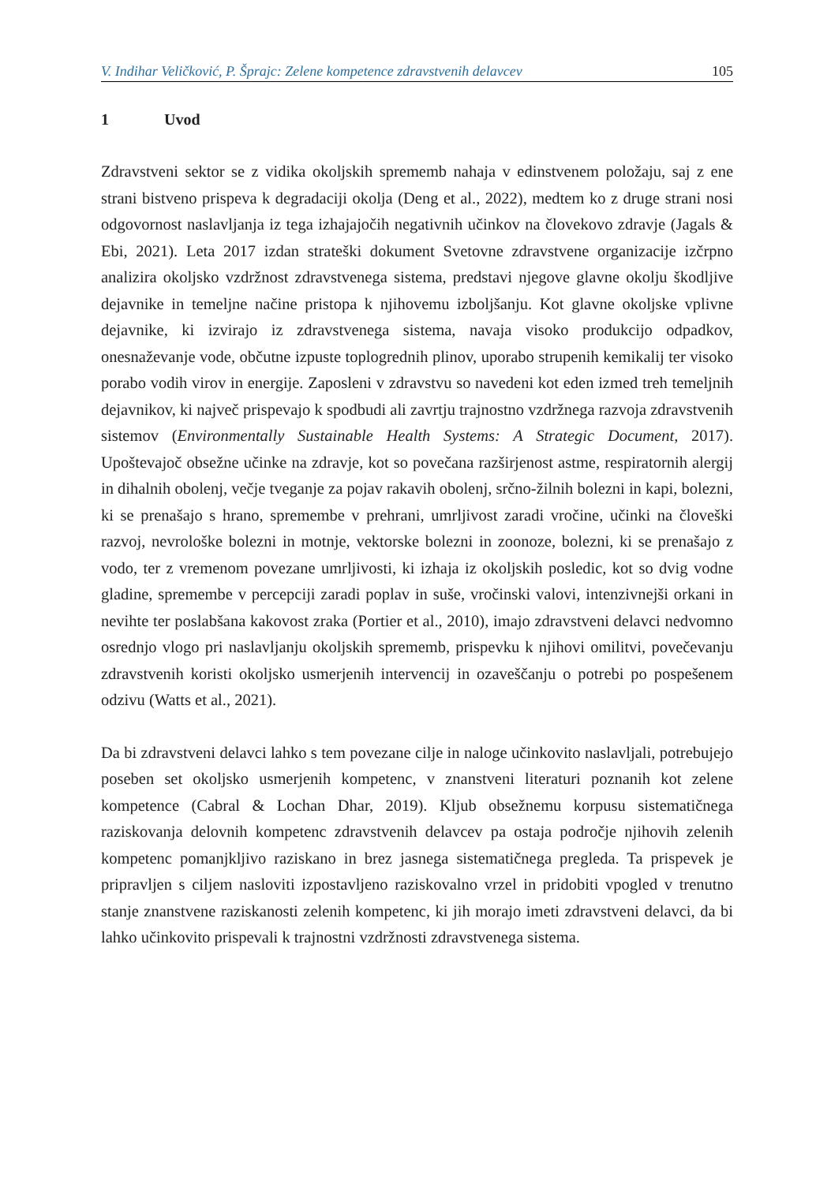V. Indihar Veličković, P. Šprajc: Zelene kompetence zdravstvenih delavcev 105
1 Uvod
Zdravstveni sektor se z vidika okoljskih sprememb nahaja v edinstvenem položaju, saj z ene strani bistveno prispeva k degradaciji okolja (Deng et al., 2022), medtem ko z druge strani nosi odgovornost naslavljanja iz tega izhajajočih negativnih učinkov na človekovo zdravje (Jagals & Ebi, 2021). Leta 2017 izdan strateški dokument Svetovne zdravstvene organizacije izčrpno analizira okoljsko vzdržnost zdravstvenega sistema, predstavi njegove glavne okolju škodljive dejavnike in temeljne načine pristopa k njihovemu izboljšanju. Kot glavne okoljske vplivne dejavnike, ki izvirajo iz zdravstvenega sistema, navaja visoko produkcijo odpadkov, onesnaževanje vode, občutne izpuste toplogrednih plinov, uporabo strupenih kemikalij ter visoko porabo vodih virov in energije. Zaposleni v zdravstvu so navedeni kot eden izmed treh temeljnih dejavnikov, ki največ prispevajo k spodbudi ali zavrtju trajnostno vzdržnega razvoja zdravstvenih sistemov (Environmentally Sustainable Health Systems: A Strategic Document, 2017). Upoštevajoč obsežne učinke na zdravje, kot so povečana razširjenost astme, respiratornih alergij in dihalnih obolenj, večje tveganje za pojav rakavih obolenj, srčno-žilnih bolezni in kapi, bolezni, ki se prenašajo s hrano, spremembe v prehrani, umrljivost zaradi vročine, učinki na človeški razvoj, nevrološke bolezni in motnje, vektorske bolezni in zoonoze, bolezni, ki se prenašajo z vodo, ter z vremenom povezane umrljivosti, ki izhaja iz okoljskih posledic, kot so dvig vodne gladine, spremembe v percepciji zaradi poplav in suše, vročinski valovi, intenzivnejši orkani in nevihte ter poslabšana kakovost zraka (Portier et al., 2010), imajo zdravstveni delavci nedvomno osrednjo vlogo pri naslavljanju okoljskih sprememb, prispevku k njihovi omilitvi, povečevanju zdravstvenih koristi okoljsko usmerjenih intervencij in ozaveščanju o potrebi po pospešenem odzivu (Watts et al., 2021).
Da bi zdravstveni delavci lahko s tem povezane cilje in naloge učinkovito naslavljali, potrebujejo poseben set okoljsko usmerjenih kompetenc, v znanstveni literaturi poznanih kot zelene kompetence (Cabral & Lochan Dhar, 2019). Kljub obsežnemu korpusu sistematičnega raziskovanja delovnih kompetenc zdravstvenih delavcev pa ostaja področje njihovih zelenih kompetenc pomanjkljivo raziskano in brez jasnega sistematičnega pregleda. Ta prispevek je pripravljen s ciljem nasloviti izpostavljeno raziskovalno vrzel in pridobiti vpogled v trenutno stanje znanstvene raziskanosti zelenih kompetenc, ki jih morajo imeti zdravstveni delavci, da bi lahko učinkovito prispevali k trajnostni vzdržnosti zdravstvenega sistema.